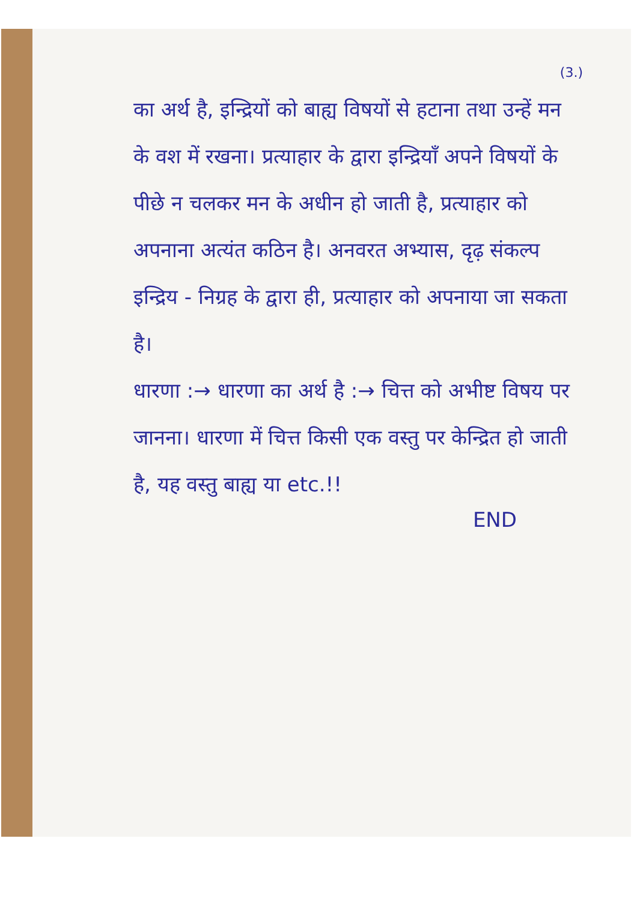(3.)
का अर्थ है, इन्द्रियों को बाह्य विषयों से हटाना तथा उन्हें मन के वश में रखना। प्रत्याहार के द्वारा इन्द्रियाँ अपने विषयों के पीछे न चलकर मन के अधीन हो जाती है, प्रत्याहार को अपनाना अत्यंत कठिन है। अनवरत अभ्यास, दृढ़ संकल्प इन्द्रिय - निग्रह के द्वारा ही, प्रत्याहार को अपनाया जा सकता है।
धारणा :→ धारणा का अर्थ है :→ चित्त को अभीष्ट विषय पर जानना। धारणा में चित्त किसी एक वस्तु पर केन्द्रित हो जाती है, यह वस्तु बाह्य या etc.!!
END